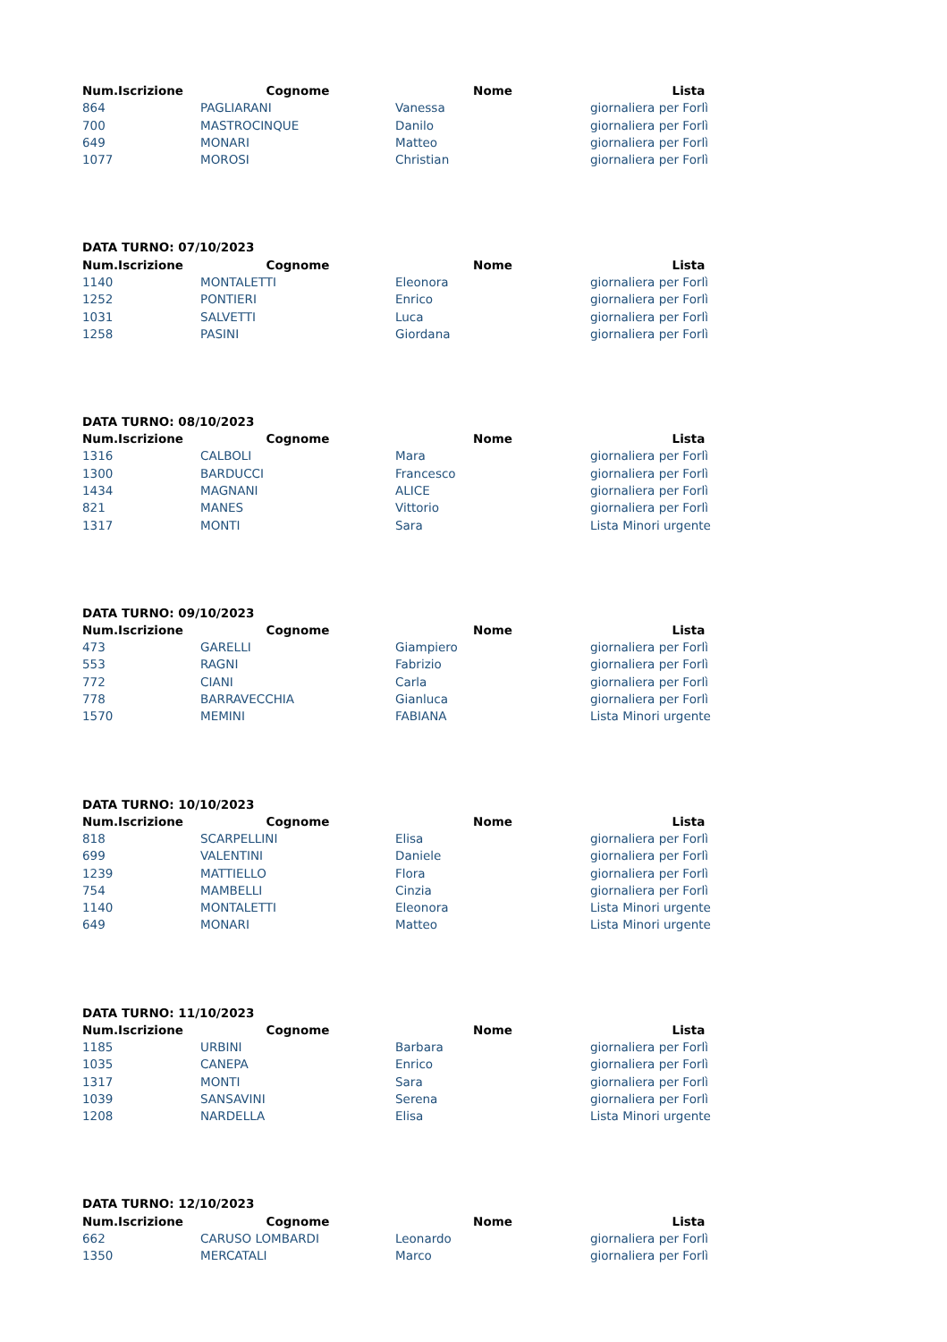| Num.Iscrizione | Cognome | Nome | Lista |
| --- | --- | --- | --- |
| 864 | PAGLIARANI | Vanessa | giornaliera per Forlì |
| 700 | MASTROCINQUE | Danilo | giornaliera per Forlì |
| 649 | MONARI | Matteo | giornaliera per Forlì |
| 1077 | MOROSI | Christian | giornaliera per Forlì |
DATA TURNO: 07/10/2023
| Num.Iscrizione | Cognome | Nome | Lista |
| --- | --- | --- | --- |
| 1140 | MONTALETTI | Eleonora | giornaliera per Forlì |
| 1252 | PONTIERI | Enrico | giornaliera per Forlì |
| 1031 | SALVETTI | Luca | giornaliera per Forlì |
| 1258 | PASINI | Giordana | giornaliera per Forlì |
DATA TURNO: 08/10/2023
| Num.Iscrizione | Cognome | Nome | Lista |
| --- | --- | --- | --- |
| 1316 | CALBOLI | Mara | giornaliera per Forlì |
| 1300 | BARDUCCI | Francesco | giornaliera per Forlì |
| 1434 | MAGNANI | ALICE | giornaliera per Forlì |
| 821 | MANES | Vittorio | giornaliera per Forlì |
| 1317 | MONTI | Sara | Lista Minori urgente |
DATA TURNO: 09/10/2023
| Num.Iscrizione | Cognome | Nome | Lista |
| --- | --- | --- | --- |
| 473 | GARELLI | Giampiero | giornaliera per Forlì |
| 553 | RAGNI | Fabrizio | giornaliera per Forlì |
| 772 | CIANI | Carla | giornaliera per Forlì |
| 778 | BARRAVECCHIA | Gianluca | giornaliera per Forlì |
| 1570 | MEMINI | FABIANA | Lista Minori urgente |
DATA TURNO: 10/10/2023
| Num.Iscrizione | Cognome | Nome | Lista |
| --- | --- | --- | --- |
| 818 | SCARPELLINI | Elisa | giornaliera per Forlì |
| 699 | VALENTINI | Daniele | giornaliera per Forlì |
| 1239 | MATTIELLO | Flora | giornaliera per Forlì |
| 754 | MAMBELLI | Cinzia | giornaliera per Forlì |
| 1140 | MONTALETTI | Eleonora | Lista Minori urgente |
| 649 | MONARI | Matteo | Lista Minori urgente |
DATA TURNO: 11/10/2023
| Num.Iscrizione | Cognome | Nome | Lista |
| --- | --- | --- | --- |
| 1185 | URBINI | Barbara | giornaliera per Forlì |
| 1035 | CANEPA | Enrico | giornaliera per Forlì |
| 1317 | MONTI | Sara | giornaliera per Forlì |
| 1039 | SANSAVINI | Serena | giornaliera per Forlì |
| 1208 | NARDELLA | Elisa | Lista Minori urgente |
DATA TURNO: 12/10/2023
| Num.Iscrizione | Cognome | Nome | Lista |
| --- | --- | --- | --- |
| 662 | CARUSO LOMBARDI | Leonardo | giornaliera per Forlì |
| 1350 | MERCATALI | Marco | giornaliera per Forlì |